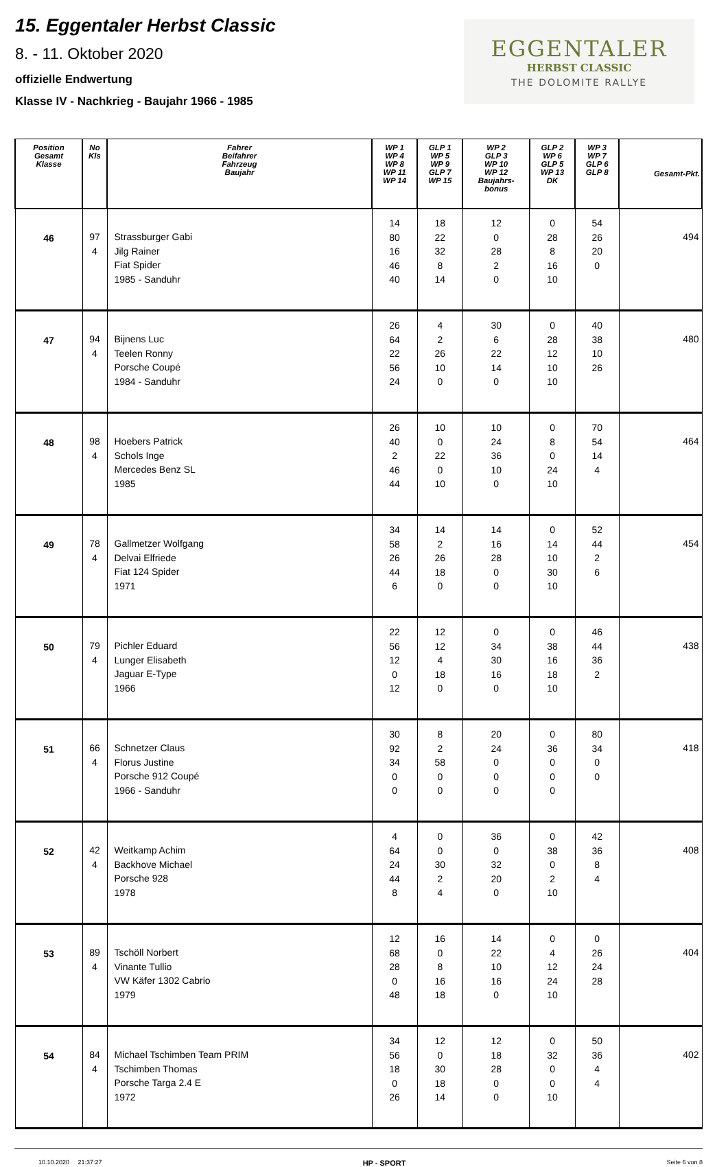15. Eggentaler Herbst Classic
8. - 11. Oktober 2020
offizielle Endwertung
Klasse IV - Nachkrieg - Baujahr 1966 - 1985
EGGENTALER
HERBST CLASSIC
THE DOLOMITE RALLYE
| Position Gesamt Klasse | No Kls | Fahrer Beifahrer Fahrzeug Baujahr | WP 1 WP 4 WP 8 WP 11 WP 14 | GLP 1 WP 5 WP 9 GLP 7 WP 15 | WP 2 GLP 3 WP 10 WP 12 Baujahrs- bonus | GLP 2 WP 6 GLP 5 WP 13 DK | WP 3 WP 7 GLP 6 GLP 8 | Gesamt-Pkt. |
| --- | --- | --- | --- | --- | --- | --- | --- | --- |
| 46 | 97 4 | Strassburger Gabi Jilg Rainer Fiat Spider 1985 - Sanduhr | 14 80 16 46 40 | 18 22 32 8 14 | 12 0 28 2 0 | 0 28 8 16 10 | 54 26 20 0 | 494 |
| 47 | 94 4 | Bijnens Luc Teelen Ronny Porsche Coupé 1984 - Sanduhr | 26 64 22 56 24 | 4 2 26 10 0 | 30 6 22 14 0 | 0 28 12 10 10 | 40 38 10 26 | 480 |
| 48 | 98 4 | Hoebers Patrick Schols Inge Mercedes Benz SL 1985 | 26 40 2 46 44 | 10 0 22 0 10 | 10 24 36 10 0 | 0 8 0 24 10 | 70 54 14 4 | 464 |
| 49 | 78 4 | Gallmetzer Wolfgang Delvai Elfriede Fiat 124 Spider 1971 | 34 58 26 44 6 | 14 2 26 18 0 | 14 16 28 0 0 | 0 14 10 30 10 | 52 44 2 6 | 454 |
| 50 | 79 4 | Pichler Eduard Lunger Elisabeth Jaguar E-Type 1966 | 22 56 12 0 12 | 12 12 4 18 0 | 0 34 30 16 0 | 0 38 16 18 10 | 46 44 36 2 | 438 |
| 51 | 66 4 | Schnetzer Claus Florus Justine Porsche 912 Coupé 1966 - Sanduhr | 30 92 34 0 0 | 8 2 58 0 0 | 20 24 0 0 0 | 0 36 0 0 0 | 80 34 0 0 | 418 |
| 52 | 42 4 | Weitkamp Achim Backhove Michael Porsche 928 1978 | 4 64 24 44 8 | 0 0 30 2 4 | 36 0 32 20 0 | 0 38 0 2 10 | 42 36 8 4 | 408 |
| 53 | 89 4 | Tschöll Norbert Vinante Tullio VW Käfer 1302 Cabrio 1979 | 12 68 28 0 48 | 16 0 8 16 18 | 14 22 10 16 0 | 0 4 12 24 10 | 0 26 24 28 | 404 |
| 54 | 84 4 | Michael Tschimben Team PRIM Tschimben Thomas Porsche Targa 2.4 E 1972 | 34 56 18 0 26 | 12 0 30 18 14 | 12 18 28 0 0 | 0 32 0 0 10 | 50 36 4 4 | 402 |
10.10.2020 21:37:27 HP - SPORT Seite 6 von 8